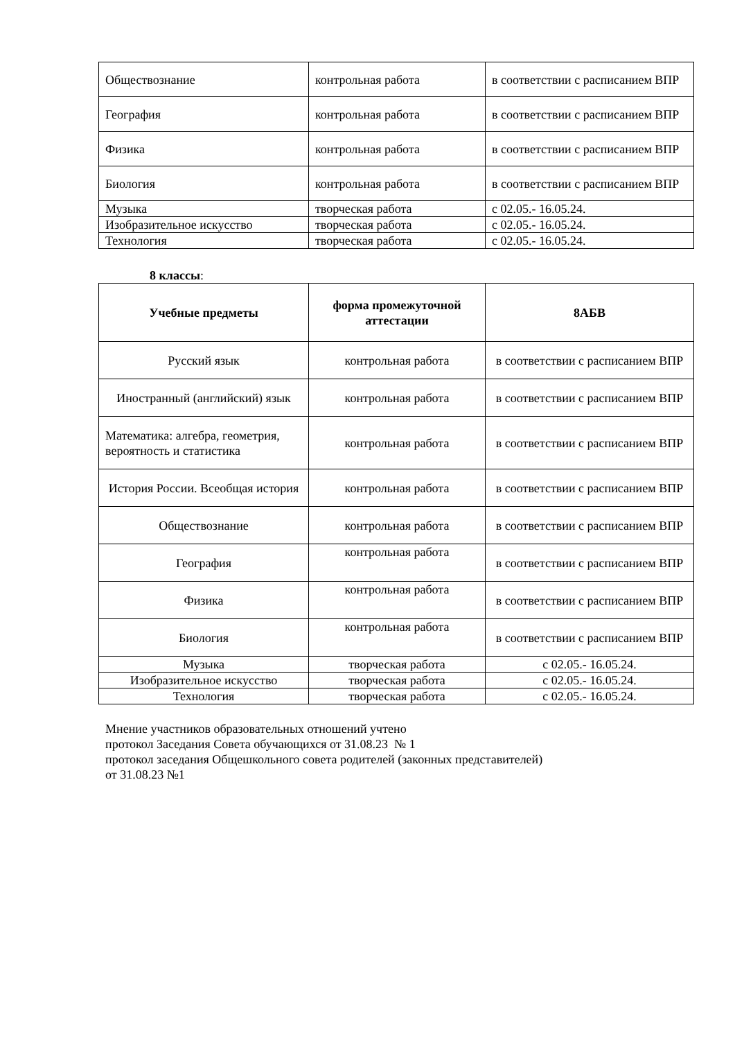| Обществознание | контрольная работа | в соответствии с расписанием ВПР |
| География | контрольная работа | в соответствии с расписанием ВПР |
| Физика | контрольная работа | в соответствии с расписанием ВПР |
| Биология | контрольная работа | в соответствии с расписанием ВПР |
| Музыка | творческая работа | с 02.05.- 16.05.24. |
| Изобразительное искусство | творческая работа | с 02.05.- 16.05.24. |
| Технология | творческая работа | с 02.05.- 16.05.24. |
8 классы:
| Учебные предметы | форма промежуточной аттестации | 8АБВ |
| --- | --- | --- |
| Русский язык | контрольная работа | в соответствии с расписанием ВПР |
| Иностранный (английский) язык | контрольная работа | в соответствии с расписанием ВПР |
| Математика: алгебра, геометрия, вероятность и статистика | контрольная работа | в соответствии с расписанием ВПР |
| История России. Всеобщая история | контрольная работа | в соответствии с расписанием ВПР |
| Обществознание | контрольная работа | в соответствии с расписанием ВПР |
| География | контрольная работа | в соответствии с расписанием ВПР |
| Физика | контрольная работа | в соответствии с расписанием ВПР |
| Биология | контрольная работа | в соответствии с расписанием ВПР |
| Музыка | творческая работа | с 02.05.- 16.05.24. |
| Изобразительное искусство | творческая работа | с 02.05.- 16.05.24. |
| Технология | творческая работа | с 02.05.- 16.05.24. |
Мнение участников образовательных отношений учтено
протокол Заседания Совета обучающихся от 31.08.23 № 1
протокол заседания Общешкольного совета родителей (законных представителей)
от 31.08.23 №1